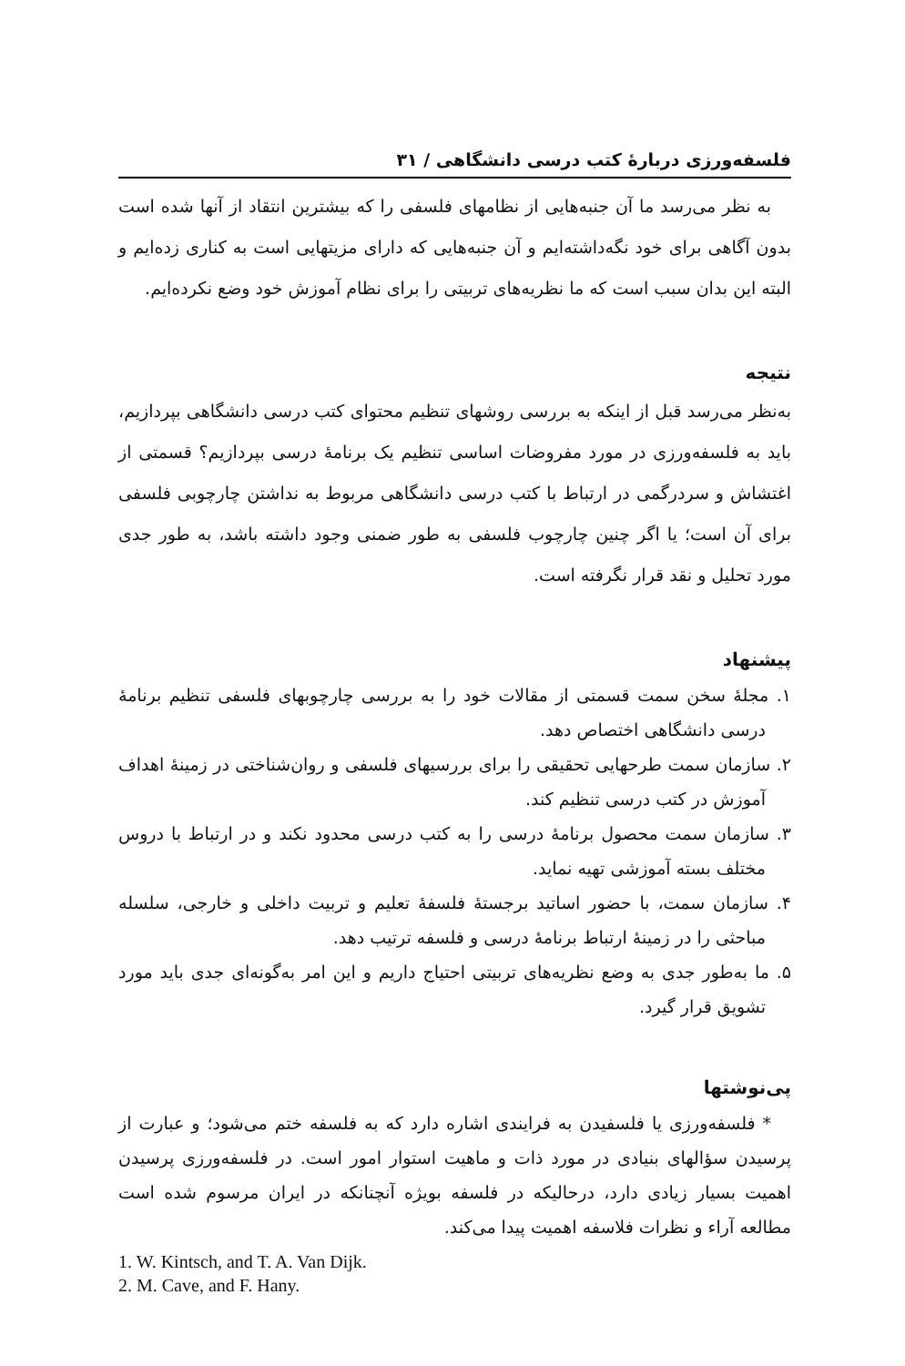فلسفه‌ورزی دربارهٔ کتب درسی دانشگاهی / ۳۱
به نظر می‌رسد ما آن جنبه‌هایی از نظامهای فلسفی را که بیشترین انتقاد از آنها شده است بدون آگاهی برای خود نگه‌داشته‌ایم و آن جنبه‌هایی که دارای مزیتهایی است به کناری زده‌ایم و البته این بدان سبب است که ما نظریه‌های تربیتی را برای نظام آموزش خود وضع نکرده‌ایم.
نتیجه
به‌نظر می‌رسد قبل از اینکه به بررسی روشهای تنظیم محتوای کتب درسی دانشگاهی بپردازیم، باید به فلسفه‌ورزی در مورد مفروضات اساسی تنظیم یک برنامهٔ درسی بپردازیم؟ قسمتی از اغتشاش و سردرگمی در ارتباط با کتب درسی دانشگاهی مربوط به نداشتن چارچوبی فلسفی برای آن است؛ یا اگر چنین چارچوب فلسفی به طور ضمنی وجود داشته باشد، به طور جدی مورد تحلیل و نقد قرار نگرفته است.
پیشنهاد
۱. مجلهٔ سخن سمت قسمتی از مقالات خود را به بررسی چارچوبهای فلسفی تنظیم برنامهٔ درسی دانشگاهی اختصاص دهد.
۲. سازمان سمت طرحهایی تحقیقی را برای بررسیهای فلسفی و روان‌شناختی در زمینهٔ اهداف آموزش در کتب درسی تنظیم کند.
۳. سازمان سمت محصول برنامهٔ درسی را به کتب درسی محدود نکند و در ارتباط با دروس مختلف بسته آموزشی تهیه نماید.
۴. سازمان سمت، با حضور اساتید برجستهٔ فلسفهٔ تعلیم و تربیت داخلی و خارجی، سلسله مباحثی را در زمینهٔ ارتباط برنامهٔ درسی و فلسفه ترتیب دهد.
۵. ما به‌طور جدی به وضع نظریه‌های تربیتی احتیاج داریم و این امر به‌گونه‌ای جدی باید مورد تشویق قرار گیرد.
پی‌نوشتها
* فلسفه‌ورزی یا فلسفیدن به فرایندی اشاره دارد که به فلسفه ختم می‌شود؛ و عبارت از پرسیدن سؤالهای بنیادی در مورد ذات و ماهیت استوار امور است. در فلسفه‌ورزی پرسیدن اهمیت بسیار زیادی دارد، درحالیکه در فلسفه بویژه آنچنانکه در ایران مرسوم شده است مطالعه آراء و نظرات فلاسفه اهمیت پیدا می‌کند.
1. W. Kintsch, and T. A. Van Dijk.
2. M. Cave, and F. Hany.